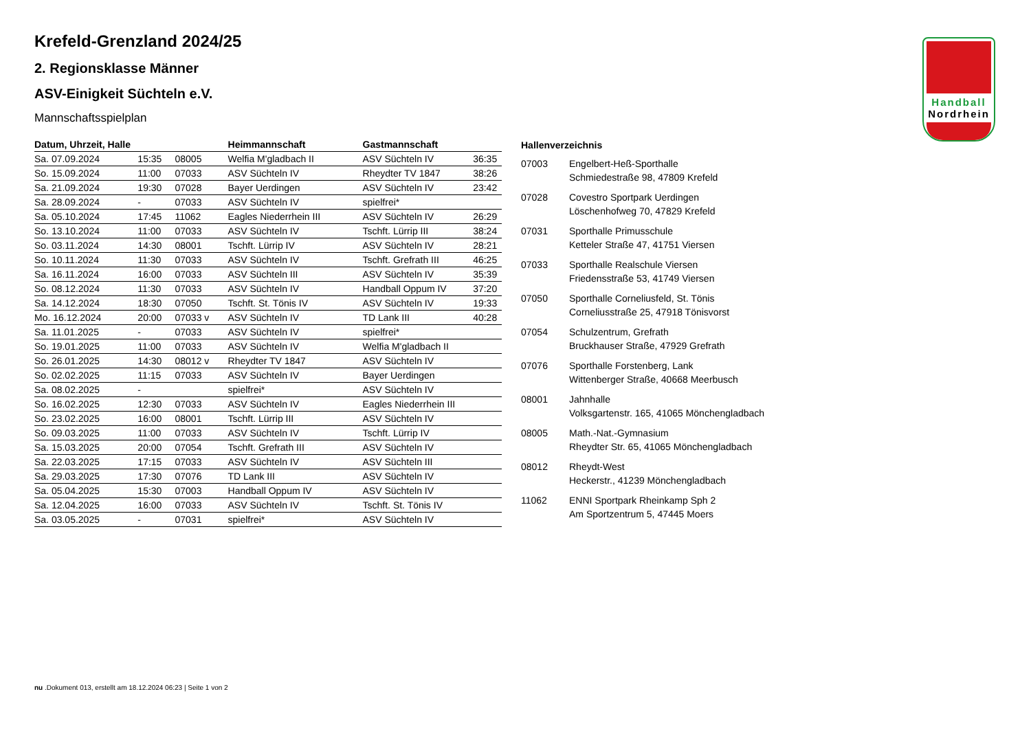Handball
Nordrhein
Krefeld-Grenzland 2024/25
2. Regionsklasse Männer
ASV-Einigkeit Süchteln e.V.
Mannschaftsspielplan
| Datum, Uhrzeit, Halle | | | Heimmannschaft | Gastmannschaft | |
| --- | --- | --- | --- | --- | --- |
| Sa. 07.09.2024 | 15:35 | 08005 | Welfia M'gladbach II | ASV Süchteln IV | 36:35 |
| So. 15.09.2024 | 11:00 | 07033 | ASV Süchteln IV | Rheydter TV 1847 | 38:26 |
| Sa. 21.09.2024 | 19:30 | 07028 | Bayer Uerdingen | ASV Süchteln IV | 23:42 |
| Sa. 28.09.2024 | - | 07033 | ASV Süchteln IV | spielfrei* | |
| Sa. 05.10.2024 | 17:45 | 11062 | Eagles Niederrhein III | ASV Süchteln IV | 26:29 |
| So. 13.10.2024 | 11:00 | 07033 | ASV Süchteln IV | Tschft. Lürrip III | 38:24 |
| So. 03.11.2024 | 14:30 | 08001 | Tschft. Lürrip IV | ASV Süchteln IV | 28:21 |
| So. 10.11.2024 | 11:30 | 07033 | ASV Süchteln IV | Tschft. Grefrath III | 46:25 |
| Sa. 16.11.2024 | 16:00 | 07033 | ASV Süchteln III | ASV Süchteln IV | 35:39 |
| So. 08.12.2024 | 11:30 | 07033 | ASV Süchteln IV | Handball Oppum IV | 37:20 |
| Sa. 14.12.2024 | 18:30 | 07050 | Tschft. St. Tönis IV | ASV Süchteln IV | 19:33 |
| Mo. 16.12.2024 | 20:00 | 07033 v | ASV Süchteln IV | TD Lank III | 40:28 |
| Sa. 11.01.2025 | - | 07033 | ASV Süchteln IV | spielfrei* | |
| So. 19.01.2025 | 11:00 | 07033 | ASV Süchteln IV | Welfia M'gladbach II | |
| So. 26.01.2025 | 14:30 | 08012 v | Rheydter TV 1847 | ASV Süchteln IV | |
| So. 02.02.2025 | 11:15 | 07033 | ASV Süchteln IV | Bayer Uerdingen | |
| Sa. 08.02.2025 | - | | spielfrei* | ASV Süchteln IV | |
| So. 16.02.2025 | 12:30 | 07033 | ASV Süchteln IV | Eagles Niederrhein III | |
| So. 23.02.2025 | 16:00 | 08001 | Tschft. Lürrip III | ASV Süchteln IV | |
| So. 09.03.2025 | 11:00 | 07033 | ASV Süchteln IV | Tschft. Lürrip IV | |
| Sa. 15.03.2025 | 20:00 | 07054 | Tschft. Grefrath III | ASV Süchteln IV | |
| Sa. 22.03.2025 | 17:15 | 07033 | ASV Süchteln IV | ASV Süchteln III | |
| Sa. 29.03.2025 | 17:30 | 07076 | TD Lank III | ASV Süchteln IV | |
| Sa. 05.04.2025 | 15:30 | 07003 | Handball Oppum IV | ASV Süchteln IV | |
| Sa. 12.04.2025 | 16:00 | 07033 | ASV Süchteln IV | Tschft. St. Tönis IV | |
| Sa. 03.05.2025 | - | 07031 | spielfrei* | ASV Süchteln IV | |
| Hallenverzeichnis | |
| --- | --- |
| 07003 | Engelbert-Heß-Sporthalle Schmiedestraße 98, 47809 Krefeld |
| 07028 | Covestro Sportpark Uerdingen Löschenhofweg 70, 47829 Krefeld |
| 07031 | Sporthalle Primusschule Ketteler Straße 47, 41751 Viersen |
| 07033 | Sporthalle Realschule Viersen Friedensstraße 53, 41749 Viersen |
| 07050 | Sporthalle Corneliusfeld, St. Tönis Corneliusstraße 25, 47918 Tönisvorst |
| 07054 | Schulzentrum, Grefrath Bruckhauser Straße, 47929 Grefrath |
| 07076 | Sporthalle Forstenberg, Lank Wittenberger Straße, 40668 Meerbusch |
| 08001 | Jahnhalle Volksgartenstr. 165, 41065 Mönchengladbach |
| 08005 | Math.-Nat.-Gymnasium Rheydter Str. 65, 41065 Mönchengladbach |
| 08012 | Rheydt-West Heckerstr., 41239 Mönchengladbach |
| 11062 | ENNI Sportpark Rheinkamp Sph 2 Am Sportzentrum 5, 47445 Moers |
nu .Dokument 013, erstellt am 18.12.2024 06:23 | Seite 1 von 2